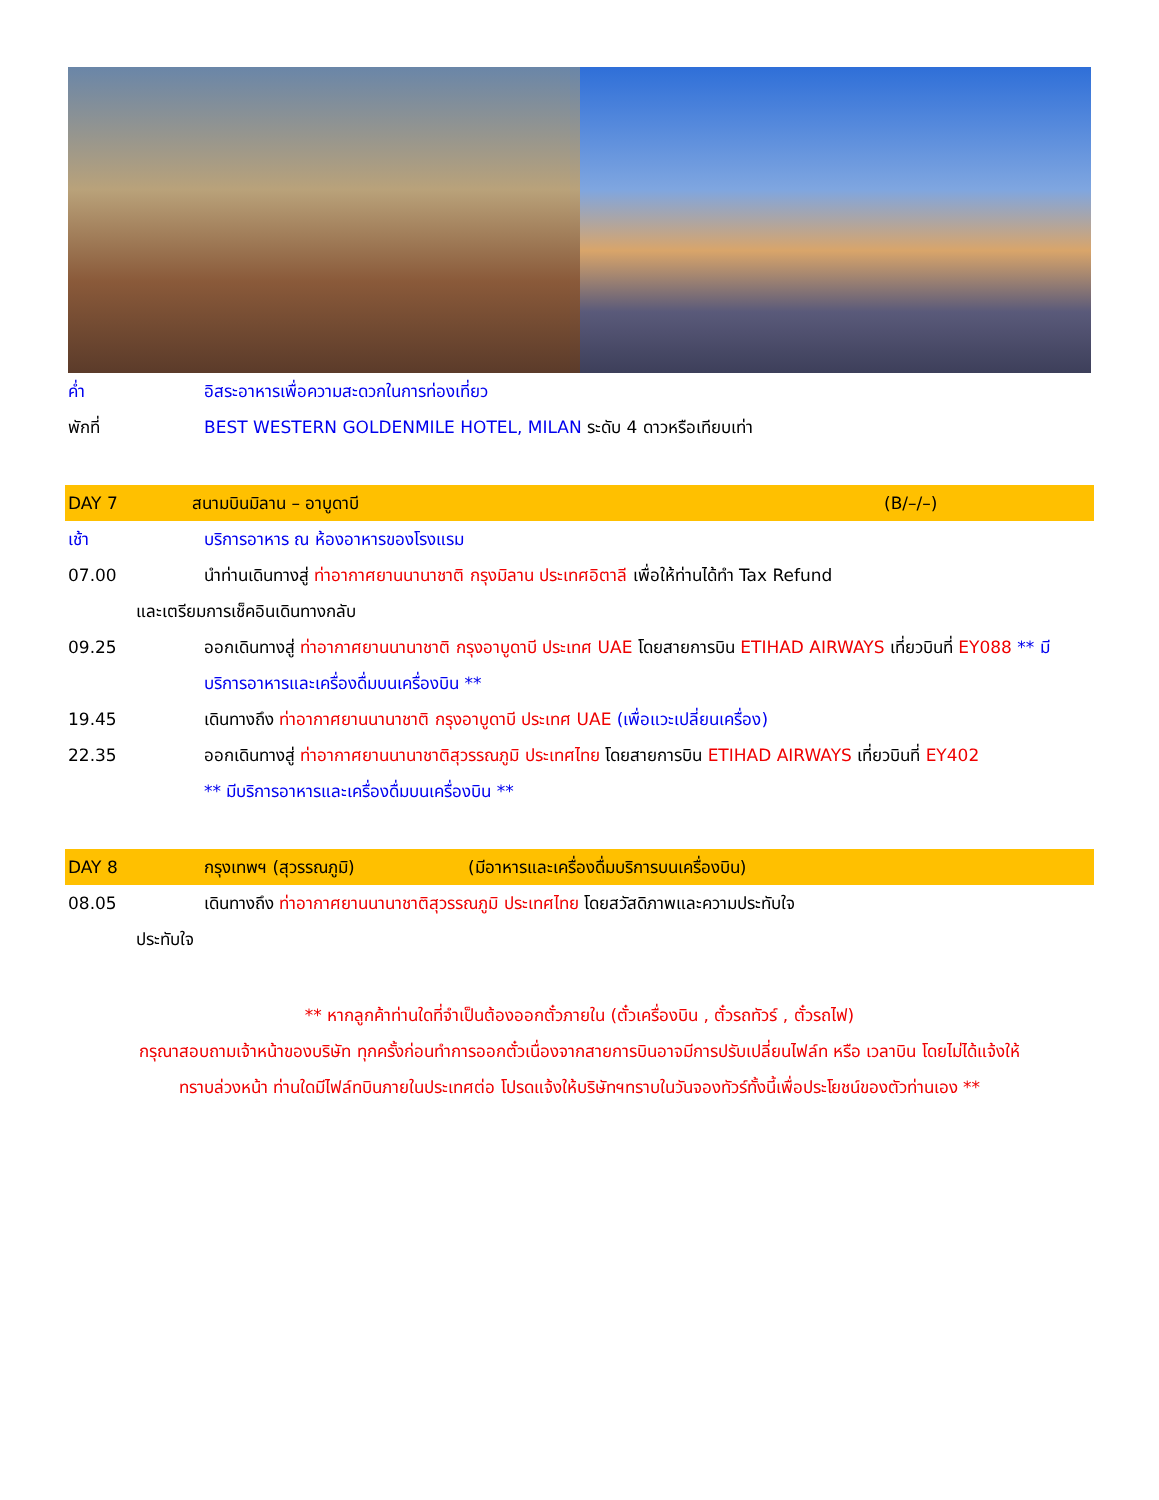ค่ำ อิสระอาหารเพื่อความสะดวกในการท่องเที่ยว
พักที่ BEST WESTERN GOLDENMILE HOTEL, MILAN ระดับ 4 ดาวหรือเทียบเท่า
DAY 7 สนามบินมิลาน – อาบูดาบี (B/–/–)
เช้า บริการอาหาร ณ ห้องอาหารของโรงแรม
07.00 นำท่านเดินทางสู่ ท่าอากาศยานนานาชาติ กรุงมิลาน ประเทศอิตาลี เพื่อให้ท่านได้ทำ Tax Refund
และเตรียมการเช็คอินเดินทางกลับ
09.25 ออกเดินทางสู่ ท่าอากาศยานนานาชาติ กรุงอาบูดาบี ประเทศ UAE โดยสายการบิน ETIHAD AIRWAYS เที่ยวบินที่ EY088 ** มีบริการอาหารและเครื่องดื่มบนเครื่องบิน **
19.45 เดินทางถึง ท่าอากาศยานนานาชาติ กรุงอาบูดาบี ประเทศ UAE (เพื่อแวะเปลี่ยนเครื่อง)
22.35 ออกเดินทางสู่ ท่าอากาศยานนานาชาติสุวรรณภูมิ ประเทศไทย โดยสายการบิน ETIHAD AIRWAYS เที่ยวบินที่ EY402
** มีบริการอาหารและเครื่องดื่มบนเครื่องบิน **
DAY 8 กรุงเทพฯ (สุวรรณภูมิ) (มีอาหารและเครื่องดื่มบริการบนเครื่องบิน)
08.05 เดินทางถึง ท่าอากาศยานนานาชาติสุวรรณภูมิ ประเทศไทย โดยสวัสดิภาพและความประทับใจ
ประทับใจ
** หากลูกค้าท่านใดที่จำเป็นต้องออกตั๋วภายใน (ตั๋วเครื่องบิน , ตั๋วรถทัวร์ , ตั๋วรถไฟ)
กรุณาสอบถามเจ้าหน้าของบริษัท ทุกครั้งก่อนทำการออกตั๋วเนื่องจากสายการบินอาจมีการปรับเปลี่ยนไฟล์ท หรือ เวลาบิน โดยไม่ได้แจ้งให้
ทราบล่วงหน้า ท่านใดมีไฟล์ทบินภายในประเทศต่อ โปรดแจ้งให้บริษัทฯทราบในวันจองทัวร์ทั้งนี้เพื่อประโยชน์ของตัวท่านเอง **